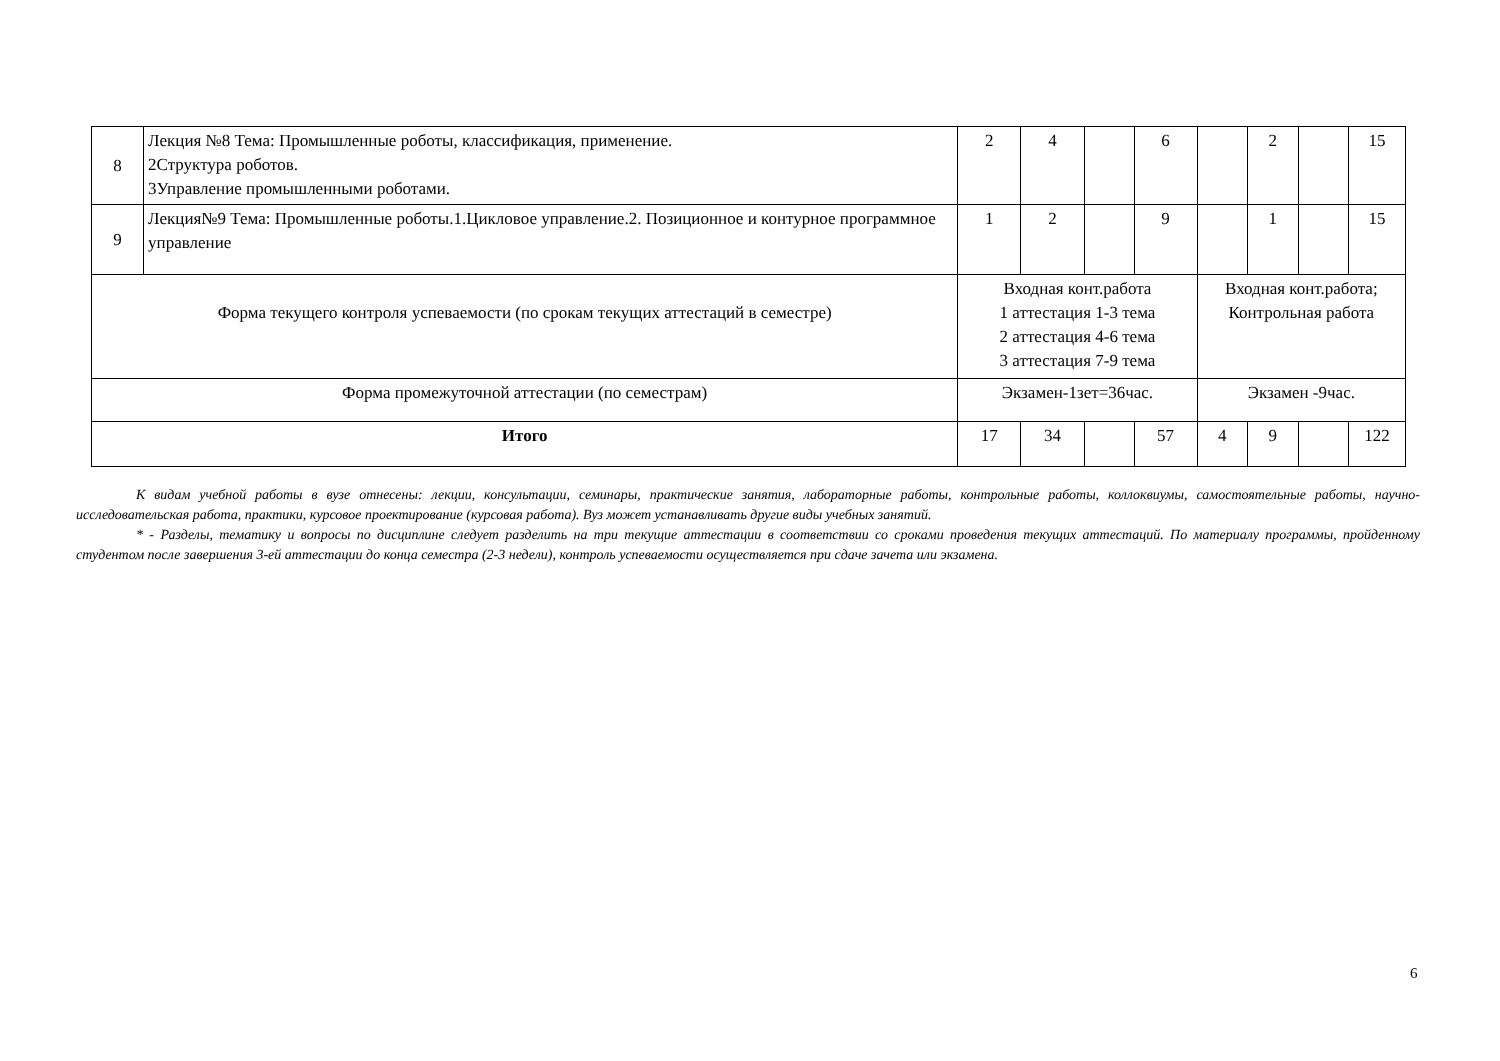| 8 | Лекция №8 Тема: Промышленные роботы, классификация, применение. 2Структура роботов. 3Управление промышленными роботами. | 2 | 4 | | 6 | | 2 | | 15 |
| 9 | Лекция№9 Тема: Промышленные роботы.1.Цикловое управление.2. Позиционное и контурное программное управление | 1 | 2 | | 9 | | 1 | | 15 |
| Форма текущего контроля успеваемости (по срокам текущих аттестаций в семестре) | | Входная конт.работа 1 аттестация 1-3 тема 2 аттестация 4-6 тема 3 аттестация 7-9 тема | | | | Входная конт.работа; Контрольная работа | | | |
| Форма промежуточной аттестации (по семестрам) | | Экзамен-1зет=36час. | | | | Экзамен -9час. | | | |
| Итого | | 17 | 34 | | 57 | 4 | 9 | | 122 |
К видам учебной работы в вузе отнесены: лекции, консультации, семинары, практические занятия, лабораторные работы, контрольные работы, коллоквиумы, самостоятельные работы, научно- исследовательская работа, практики, курсовое проектирование (курсовая работа). Вуз может устанавливать другие виды учебных занятий.
* - Разделы, тематику и вопросы по дисциплине следует разделить на три текущие аттестации в соответствии со сроками проведения текущих аттестаций. По материалу программы, пройденному студентом после завершения 3-ей аттестации до конца семестра (2-3 недели), контроль успеваемости осуществляется при сдаче зачета или экзамена.
6